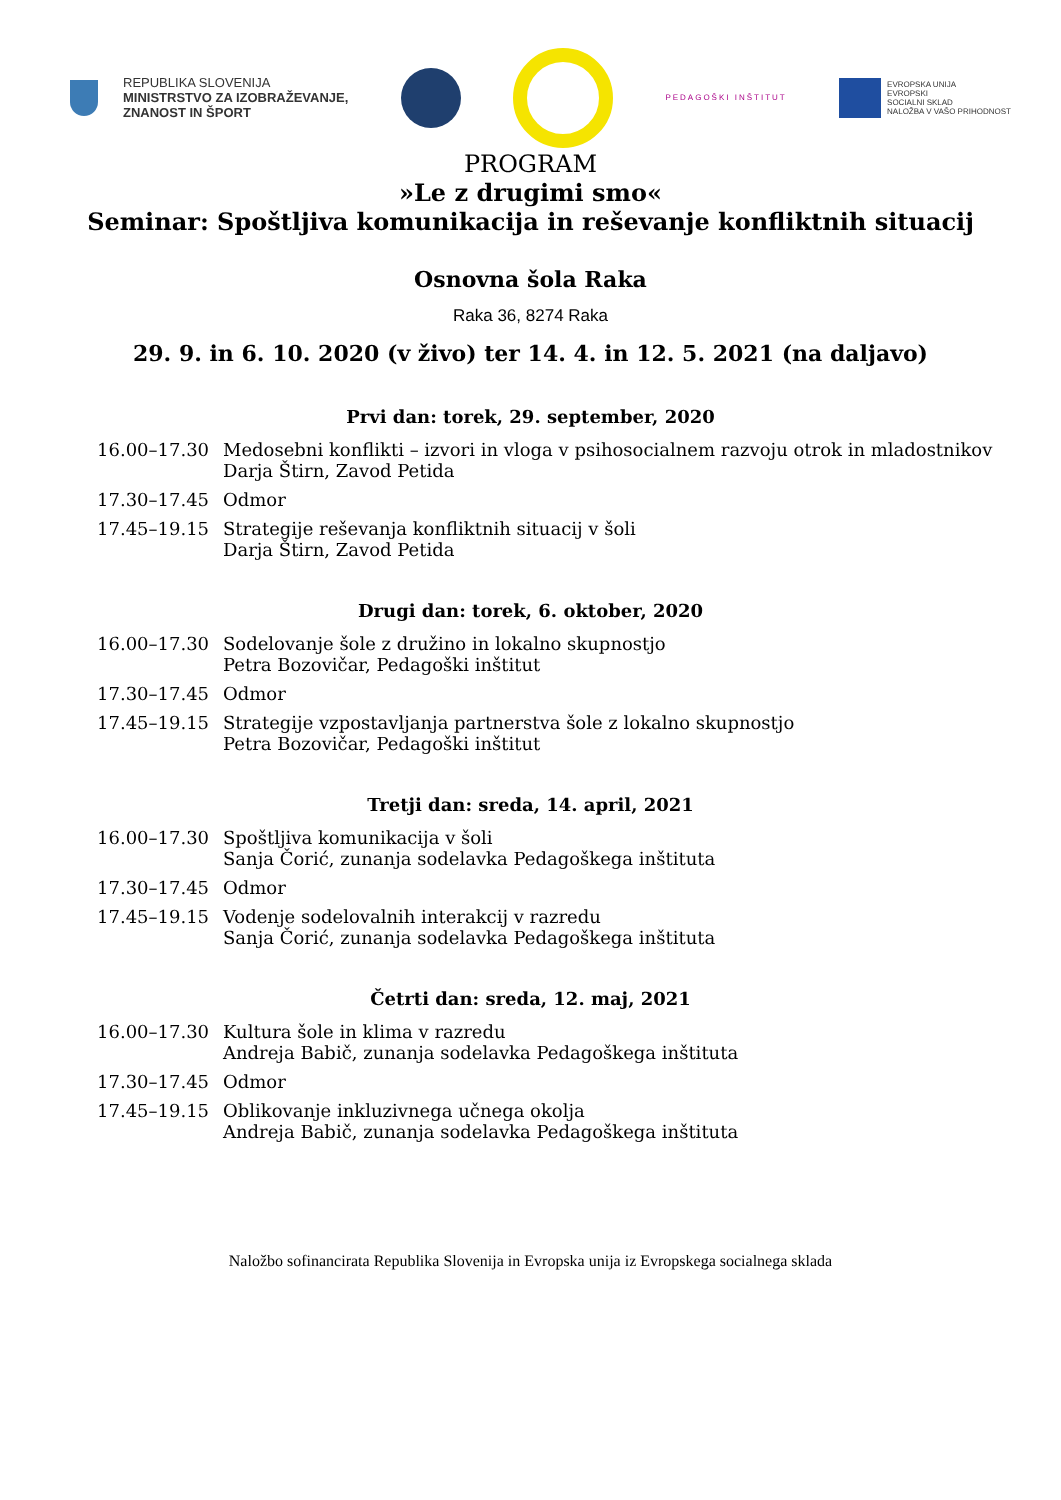REPUBLIKA SLOVENIJA
MINISTRSTVO ZA IZOBRAŽEVANJE,
ZNANOST IN ŠPORT
PEDAGOŠKI INŠTITUT
EVROPSKA UNIJA
EVROPSKI
SOCIALNI SKLAD
NALOŽBA V VAŠO PRIHODNOST
PROGRAM
»Le z drugimi smo«
Seminar: Spoštljiva komunikacija in reševanje konfliktnih situacij
Osnovna šola Raka
Raka 36, 8274 Raka
29. 9. in 6. 10. 2020 (v živo) ter 14. 4. in 12. 5. 2021 (na daljavo)
Prvi dan: torek, 29. september, 2020
16.00–17.30 Medosebni konflikti – izvori in vloga v psihosocialnem razvoju otrok in mladostnikov
Darja Štirn, Zavod Petida
17.30–17.45 Odmor
17.45–19.15 Strategije reševanja konfliktnih situacij v šoli
Darja Štirn, Zavod Petida
Drugi dan: torek, 6. oktober, 2020
16.00–17.30 Sodelovanje šole z družino in lokalno skupnostjo
Petra Bozovičar, Pedagoški inštitut
17.30–17.45 Odmor
17.45–19.15 Strategije vzpostavljanja partnerstva šole z lokalno skupnostjo
Petra Bozovičar, Pedagoški inštitut
Tretji dan: sreda, 14. april, 2021
16.00–17.30 Spoštljiva komunikacija v šoli
Sanja Čorić, zunanja sodelavka Pedagoškega inštituta
17.30–17.45 Odmor
17.45–19.15 Vodenje sodelovalnih interakcij v razredu
Sanja Čorić, zunanja sodelavka Pedagoškega inštituta
Četrti dan: sreda, 12. maj, 2021
16.00–17.30 Kultura šole in klima v razredu
Andreja Babič, zunanja sodelavka Pedagoškega inštituta
17.30–17.45 Odmor
17.45–19.15 Oblikovanje inkluzivnega učnega okolja
Andreja Babič, zunanja sodelavka Pedagoškega inštituta
Naložbo sofinancirata Republika Slovenija in Evropska unija iz Evropskega socialnega sklada